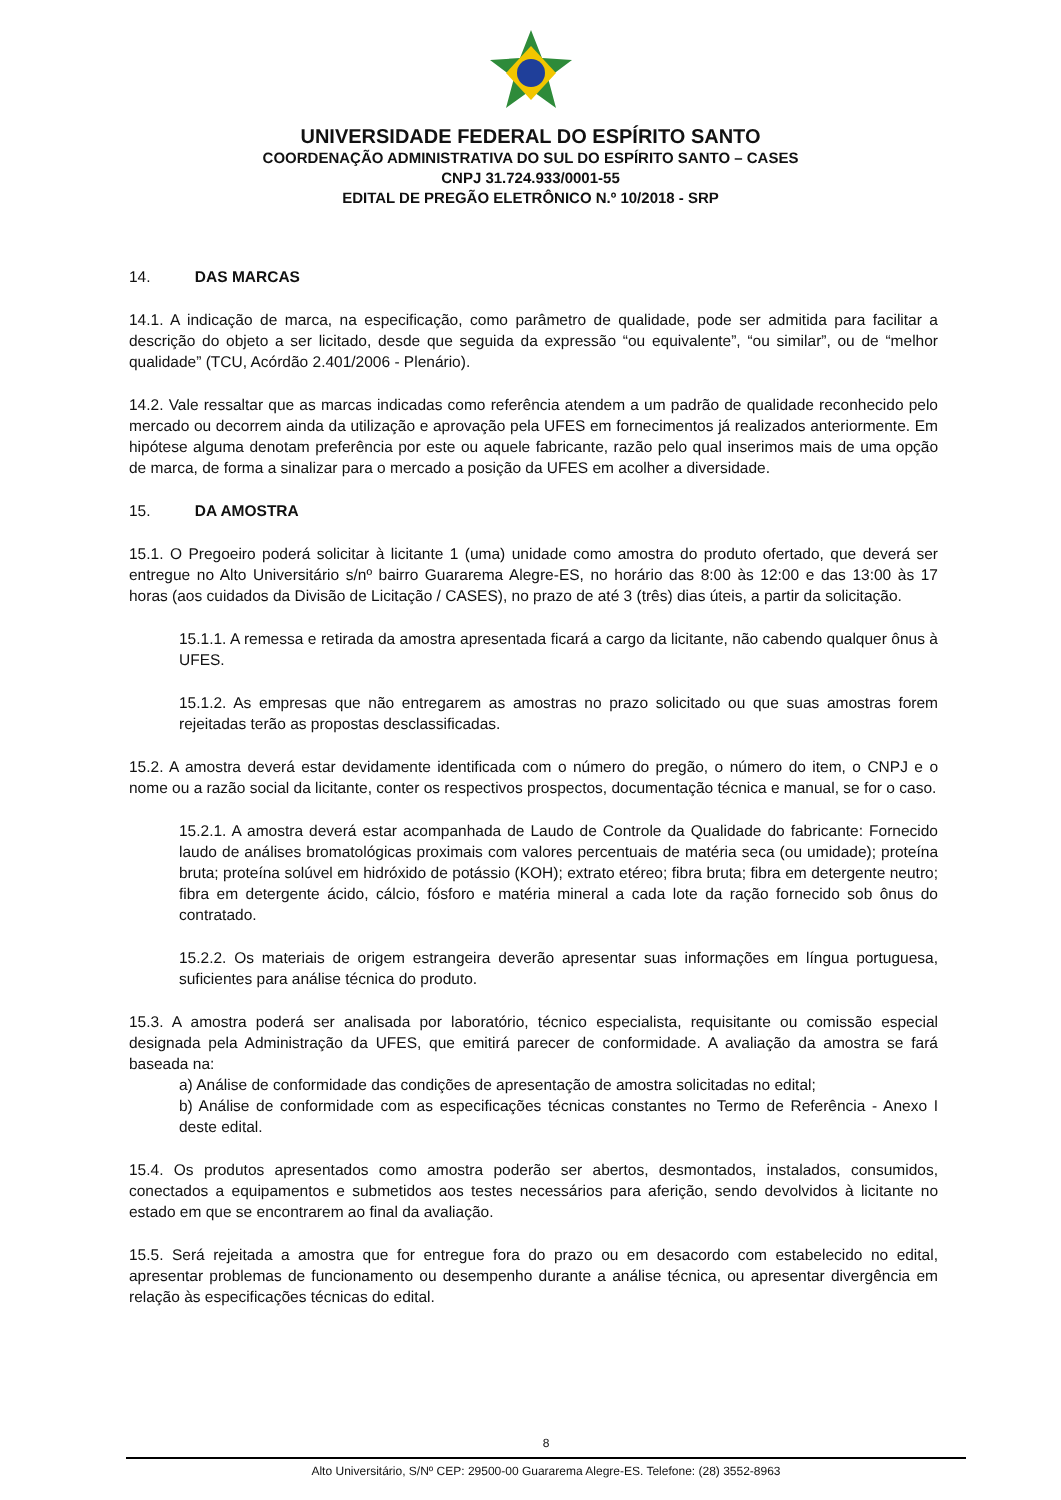UNIVERSIDADE FEDERAL DO ESPÍRITO SANTO
COORDENAÇÃO ADMINISTRATIVA DO SUL DO ESPÍRITO SANTO – CASES
CNPJ 31.724.933/0001-55
EDITAL DE PREGÃO ELETRÔNICO N.º 10/2018 - SRP
14. DAS MARCAS
14.1. A indicação de marca, na especificação, como parâmetro de qualidade, pode ser admitida para facilitar a descrição do objeto a ser licitado, desde que seguida da expressão “ou equivalente”, “ou similar”, ou de “melhor qualidade” (TCU, Acórdão 2.401/2006 - Plenário).
14.2. Vale ressaltar que as marcas indicadas como referência atendem a um padrão de qualidade reconhecido pelo mercado ou decorrem ainda da utilização e aprovação pela UFES em fornecimentos já realizados anteriormente. Em hipótese alguma denotam preferência por este ou aquele fabricante, razão pelo qual inserimos mais de uma opção de marca, de forma a sinalizar para o mercado a posição da UFES em acolher a diversidade.
15. DA AMOSTRA
15.1. O Pregoeiro poderá solicitar à licitante 1 (uma) unidade como amostra do produto ofertado, que deverá ser entregue no Alto Universitário s/nº bairro Guararema Alegre-ES, no horário das 8:00 às 12:00 e das 13:00 às 17 horas (aos cuidados da Divisão de Licitação / CASES), no prazo de até 3 (três) dias úteis, a partir da solicitação.
15.1.1. A remessa e retirada da amostra apresentada ficará a cargo da licitante, não cabendo qualquer ônus à UFES.
15.1.2. As empresas que não entregarem as amostras no prazo solicitado ou que suas amostras forem rejeitadas terão as propostas desclassificadas.
15.2. A amostra deverá estar devidamente identificada com o número do pregão, o número do item, o CNPJ e o nome ou a razão social da licitante, conter os respectivos prospectos, documentação técnica e manual, se for o caso.
15.2.1. A amostra deverá estar acompanhada de Laudo de Controle da Qualidade do fabricante: Fornecido laudo de análises bromatológicas proximais com valores percentuais de matéria seca (ou umidade); proteína bruta; proteína solúvel em hidróxido de potássio (KOH); extrato etéreo; fibra bruta; fibra em detergente neutro; fibra em detergente ácido, cálcio, fósforo e matéria mineral a cada lote da ração fornecido sob ônus do contratado.
15.2.2. Os materiais de origem estrangeira deverão apresentar suas informações em língua portuguesa, suficientes para análise técnica do produto.
15.3. A amostra poderá ser analisada por laboratório, técnico especialista, requisitante ou comissão especial designada pela Administração da UFES, que emitirá parecer de conformidade. A avaliação da amostra se fará baseada na:
a) Análise de conformidade das condições de apresentação de amostra solicitadas no edital;
b) Análise de conformidade com as especificações técnicas constantes no Termo de Referência - Anexo I deste edital.
15.4. Os produtos apresentados como amostra poderão ser abertos, desmontados, instalados, consumidos, conectados a equipamentos e submetidos aos testes necessários para aferição, sendo devolvidos à licitante no estado em que se encontrarem ao final da avaliação.
15.5. Será rejeitada a amostra que for entregue fora do prazo ou em desacordo com estabelecido no edital, apresentar problemas de funcionamento ou desempenho durante a análise técnica, ou apresentar divergência em relação às especificações técnicas do edital.
8
Alto Universitário, S/Nº CEP: 29500-00 Guararema Alegre-ES. Telefone: (28) 3552-8963